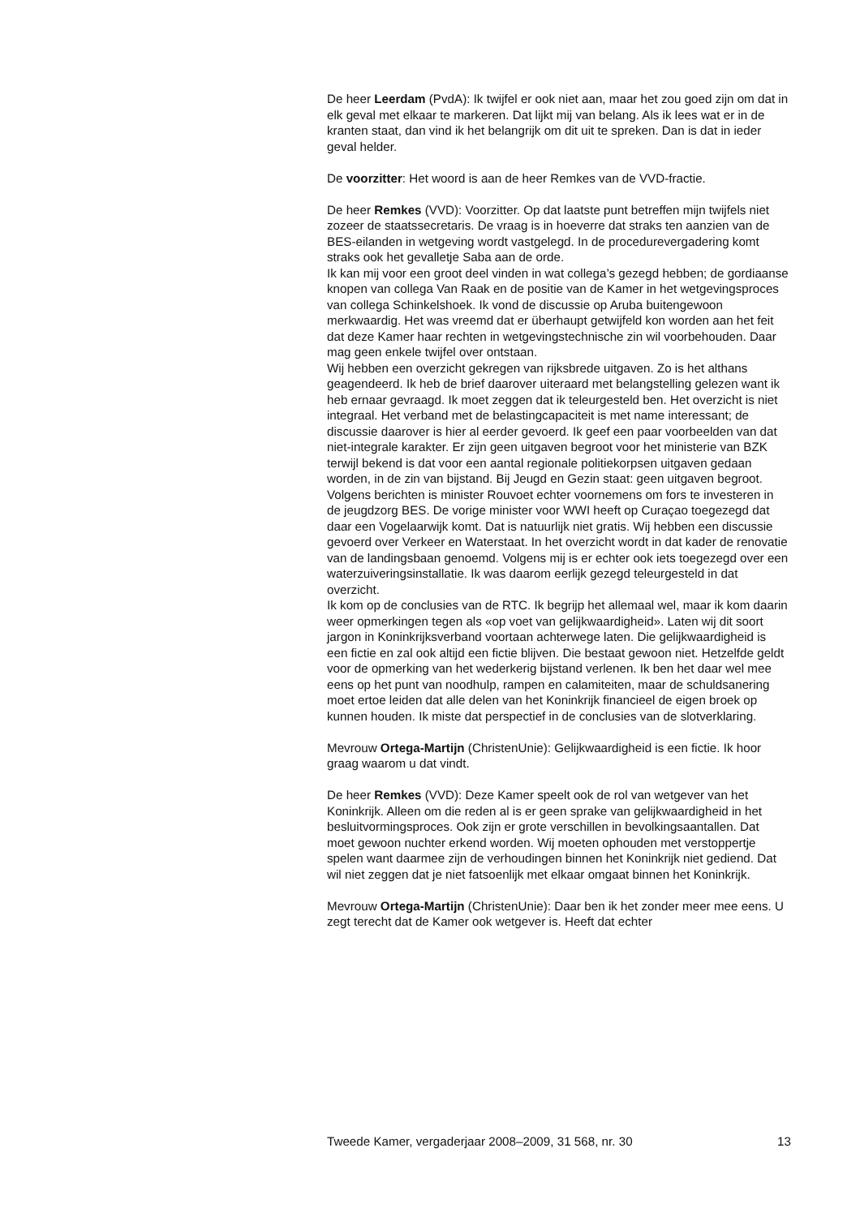De heer Leerdam (PvdA): Ik twijfel er ook niet aan, maar het zou goed zijn om dat in elk geval met elkaar te markeren. Dat lijkt mij van belang. Als ik lees wat er in de kranten staat, dan vind ik het belangrijk om dit uit te spreken. Dan is dat in ieder geval helder.
De voorzitter: Het woord is aan de heer Remkes van de VVD-fractie.
De heer Remkes (VVD): Voorzitter. Op dat laatste punt betreffen mijn twijfels niet zozeer de staatssecretaris. De vraag is in hoeverre dat straks ten aanzien van de BES-eilanden in wetgeving wordt vastgelegd. In de procedurevergadering komt straks ook het gevalletje Saba aan de orde.
Ik kan mij voor een groot deel vinden in wat collega’s gezegd hebben; de gordiaanse knopen van collega Van Raak en de positie van de Kamer in het wetgevingsproces van collega Schinkelshoek. Ik vond de discussie op Aruba buitengewoon merkwaardig. Het was vreemd dat er überhaupt getwijfeld kon worden aan het feit dat deze Kamer haar rechten in wetgevingstechnische zin wil voorbehouden. Daar mag geen enkele twijfel over ontstaan.
Wij hebben een overzicht gekregen van rijksbrede uitgaven. Zo is het althans geagendeerd. Ik heb de brief daarover uiteraard met belangstelling gelezen want ik heb ernaar gevraagd. Ik moet zeggen dat ik teleurgesteld ben. Het overzicht is niet integraal. Het verband met de belastingcapaciteit is met name interessant; de discussie daarover is hier al eerder gevoerd. Ik geef een paar voorbeelden van dat niet-integrale karakter. Er zijn geen uitgaven begroot voor het ministerie van BZK terwijl bekend is dat voor een aantal regionale politiekorpsen uitgaven gedaan worden, in de zin van bijstand. Bij Jeugd en Gezin staat: geen uitgaven begroot. Volgens berichten is minister Rouvoet echter voornemens om fors te investeren in de jeugdzorg BES. De vorige minister voor WWI heeft op Curaçao toegezegd dat daar een Vogelaarwijk komt. Dat is natuurlijk niet gratis. Wij hebben een discussie gevoerd over Verkeer en Waterstaat. In het overzicht wordt in dat kader de renovatie van de landingsbaan genoemd. Volgens mij is er echter ook iets toegezegd over een waterzuiveringsinstallatie. Ik was daarom eerlijk gezegd teleurgesteld in dat overzicht.
Ik kom op de conclusies van de RTC. Ik begrijp het allemaal wel, maar ik kom daarin weer opmerkingen tegen als «op voet van gelijkwaardigheid». Laten wij dit soort jargon in Koninkrijksverband voortaan achterwege laten. Die gelijkwaardigheid is een fictie en zal ook altijd een fictie blijven. Die bestaat gewoon niet. Hetzelfde geldt voor de opmerking van het wederkerig bijstand verlenen. Ik ben het daar wel mee eens op het punt van noodhulp, rampen en calamiteiten, maar de schuldsanering moet ertoe leiden dat alle delen van het Koninkrijk financieel de eigen broek op kunnen houden. Ik miste dat perspectief in de conclusies van de slotverklaring.
Mevrouw Ortega-Martijn (ChristenUnie): Gelijkwaardigheid is een fictie. Ik hoor graag waarom u dat vindt.
De heer Remkes (VVD): Deze Kamer speelt ook de rol van wetgever van het Koninkrijk. Alleen om die reden al is er geen sprake van gelijkwaardigheid in het besluitvormingsproces. Ook zijn er grote verschillen in bevolkingsaantallen. Dat moet gewoon nuchter erkend worden. Wij moeten ophouden met verstoppertje spelen want daarmee zijn de verhoudingen binnen het Koninkrijk niet gediend. Dat wil niet zeggen dat je niet fatsoenlijk met elkaar omgaat binnen het Koninkrijk.
Mevrouw Ortega-Martijn (ChristenUnie): Daar ben ik het zonder meer mee eens. U zegt terecht dat de Kamer ook wetgever is. Heeft dat echter
Tweede Kamer, vergaderjaar 2008–2009, 31 568, nr. 30 13